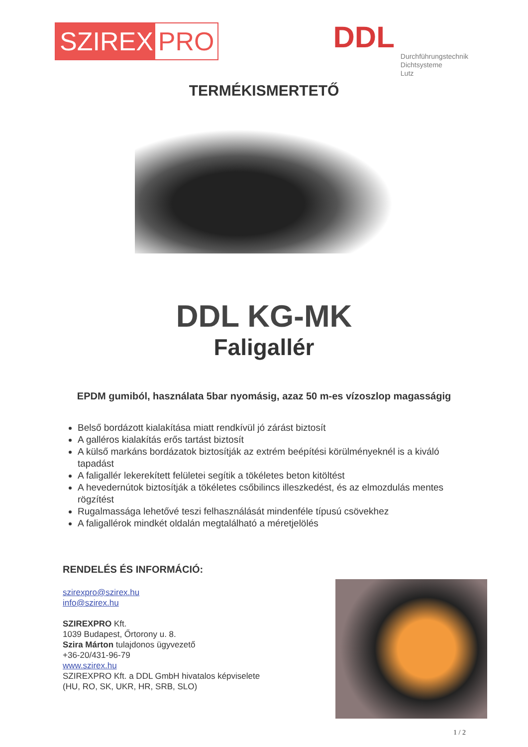SZIREX PRO
DDL
Durchführungstechnik
Dichtsysteme
Lutz
TERMÉKISMERTETŐ
DDL KG-MK
Faligallér
EPDM gumiból, használata 5bar nyomásig, azaz 50 m-es vízoszlop magasságig
Belső bordázott kialakítása miatt rendkívül jó zárást biztosít
A galléros kialakítás erős tartást biztosít
A külső markáns bordázatok biztosítják az extrém beépítési körülményeknél is a kiváló tapadást
A faligallér lekerekített felületei segítik a tökéletes beton kitöltést
A hevedernútok biztosítják a tökéletes csőbilincs illeszkedést, és az elmozdulás mentes rögzítést
Rugalmassága lehetővé teszi felhasználását mindenféle típusú csövekhez
A faligallérok mindkét oldalán megtalálható a méretjelölés
RENDELÉS ÉS INFORMÁCIÓ:
szirexpro@szirex.hu
info@szirex.hu
SZIREXPRO Kft.
1039 Budapest, Őrtorony u. 8.
Szira Márton tulajdonos ügyvezető
+36-20/431-96-79
www.szirex.hu
SZIREXPRO Kft. a DDL GmbH hivatalos képviselete
(HU, RO, SK, UKR, HR, SRB, SLO)
1 / 2